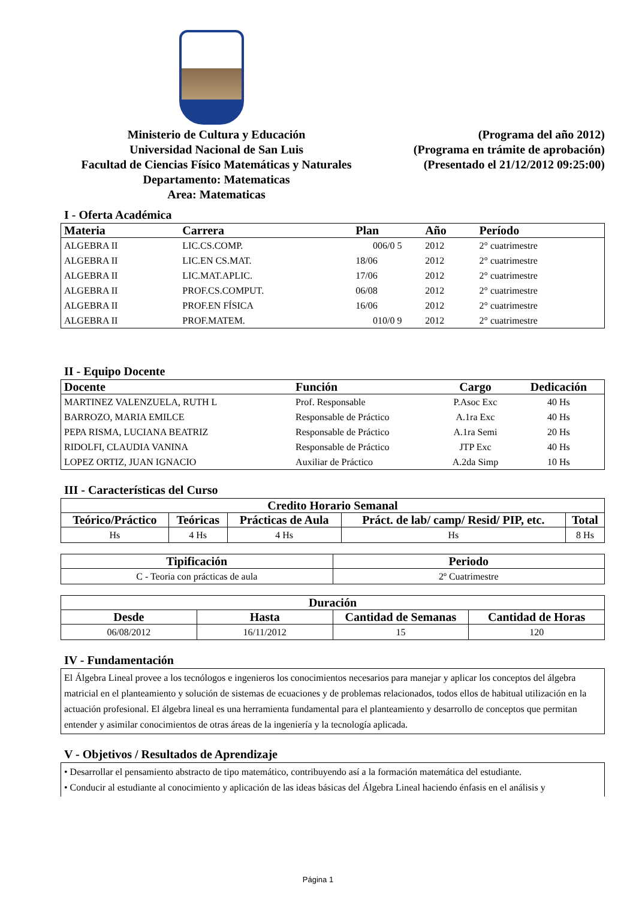Ministerio de Cultura y Educación
Universidad Nacional de San Luis
Facultad de Ciencias Físico Matemáticas y Naturales
Departamento: Matematicas
Area: Matematicas
(Programa del año 2012)
(Programa en trámite de aprobación)
(Presentado el 21/12/2012 09:25:00)
I - Oferta Académica
| Materia | Carrera | Plan | Año | Período |
| --- | --- | --- | --- | --- |
| ALGEBRA II | LIC.CS.COMP. | 006/0 5 | 2012 | 2° cuatrimestre |
| ALGEBRA II | LIC.EN CS.MAT. | 18/06 | 2012 | 2° cuatrimestre |
| ALGEBRA II | LIC.MAT.APLIC. | 17/06 | 2012 | 2° cuatrimestre |
| ALGEBRA II | PROF.CS.COMPUT. | 06/08 | 2012 | 2° cuatrimestre |
| ALGEBRA II | PROF.EN FÍSICA | 16/06 | 2012 | 2° cuatrimestre |
| ALGEBRA II | PROF.MATEM. | 010/0 9 | 2012 | 2° cuatrimestre |
II - Equipo Docente
| Docente | Función | Cargo | Dedicación |
| --- | --- | --- | --- |
| MARTINEZ VALENZUELA, RUTH L | Prof. Responsable | P.Asoc Exc | 40 Hs |
| BARROZO, MARIA EMILCE | Responsable de Práctico | A.1ra Exc | 40 Hs |
| PEPA RISMA, LUCIANA BEATRIZ | Responsable de Práctico | A.1ra Semi | 20 Hs |
| RIDOLFI, CLAUDIA VANINA | Responsable de Práctico | JTP Exc | 40 Hs |
| LOPEZ ORTIZ, JUAN IGNACIO | Auxiliar de Práctico | A.2da Simp | 10 Hs |
III - Características del Curso
| Credito Horario Semanal | | | | |
| --- | --- | --- | --- | --- |
| Teórico/Práctico | Teóricas | Prácticas de Aula | Práct. de lab/ camp/ Resid/ PIP, etc. | Total |
| Hs | 4 Hs | 4 Hs | Hs | 8 Hs |
| Tipificación | Periodo |
| --- | --- |
| C - Teoria con prácticas de aula | 2º Cuatrimestre |
| Duración | | | |
| --- | --- | --- | --- |
| Desde | Hasta | Cantidad de Semanas | Cantidad de Horas |
| 06/08/2012 | 16/11/2012 | 15 | 120 |
IV - Fundamentación
El Álgebra Lineal provee a los tecnólogos e ingenieros los conocimientos necesarios para manejar y aplicar los conceptos del álgebra matricial en el planteamiento y solución de sistemas de ecuaciones y de problemas relacionados, todos ellos de habitual utilización en la actuación profesional. El álgebra lineal es una herramienta fundamental para el planteamiento y desarrollo de conceptos que permitan entender y asimilar conocimientos de otras áreas de la ingeniería y la tecnología aplicada.
V - Objetivos / Resultados de Aprendizaje
• Desarrollar el pensamiento abstracto de tipo matemático, contribuyendo así a la formación matemática del estudiante.
• Conducir al estudiante al conocimiento y aplicación de las ideas básicas del Álgebra Lineal haciendo énfasis en el análisis y
Página 1